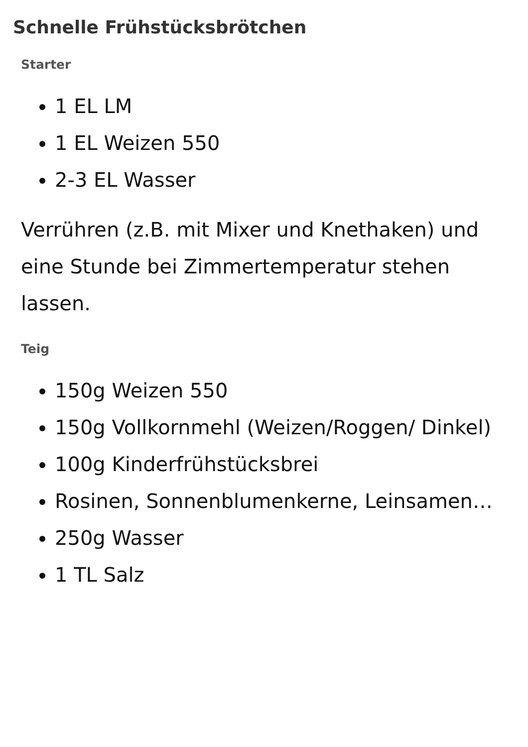Schnelle Frühstücksbrötchen
Starter
1 EL LM
1 EL Weizen 550
2-3 EL Wasser
Verrühren (z.B. mit Mixer und Knethaken) und eine Stunde bei Zimmertemperatur stehen lassen.
Teig
150g Weizen 550
150g Vollkornmehl (Weizen/Roggen/ Dinkel)
100g Kinderfrühstücksbrei
Rosinen, Sonnenblumenkerne, Leinsamen…
250g Wasser
1 TL Salz